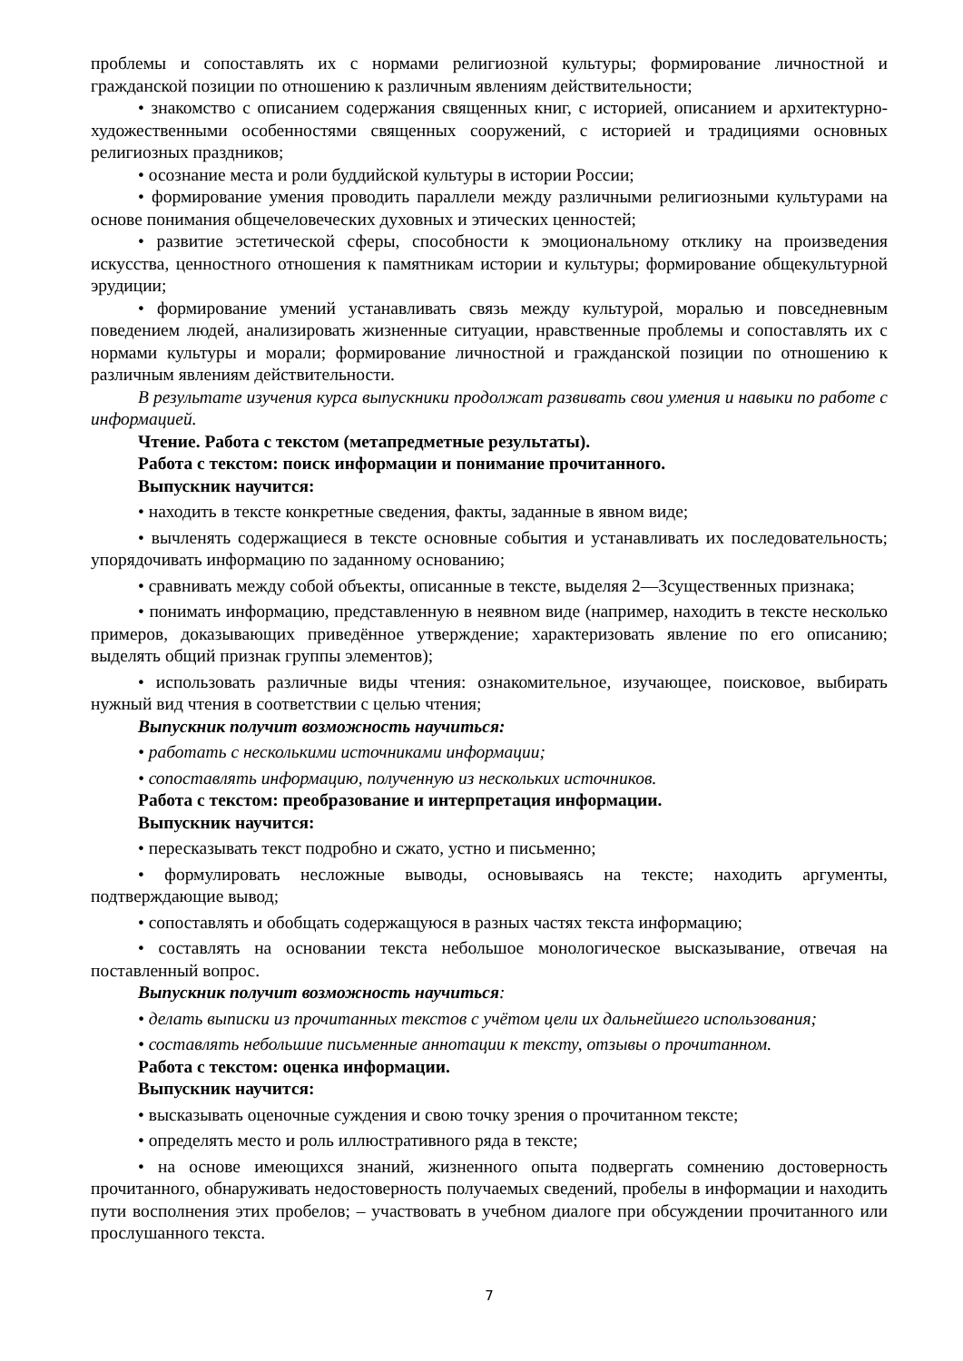проблемы и сопоставлять их с нормами религиозной культуры; формирование личностной и гражданской позиции по отношению к различным явлениям действительности;
• знакомство с описанием содержания священных книг, с историей, описанием и архитектурно-художественными особенностями священных сооружений, с историей и традициями основных религиозных праздников;
• осознание места и роли буддийской культуры в истории России;
• формирование умения проводить параллели между различными религиозными культурами на основе понимания общечеловеческих духовных и этических ценностей;
• развитие эстетической сферы, способности к эмоциональному отклику на произведения искусства, ценностного отношения к памятникам истории и культуры; формирование общекультурной эрудиции;
• формирование умений устанавливать связь между культурой, моралью и повседневным поведением людей, анализировать жизненные ситуации, нравственные проблемы и сопоставлять их с нормами культуры и морали; формирование личностной и гражданской позиции по отношению к различным явлениям действительности.
В результате изучения курса выпускники продолжат развивать свои умения и навыки по работе с информацией.
Чтение. Работа с текстом (метапредметные результаты).
Работа с текстом: поиск информации и понимание прочитанного.
Выпускник научится:
• находить в тексте конкретные сведения, факты, заданные в явном виде;
• вычленять содержащиеся в тексте основные события и устанавливать их последовательность; упорядочивать информацию по заданному основанию;
• сравнивать между собой объекты, описанные в тексте, выделяя 2—3существенных признака;
• понимать информацию, представленную в неявном виде (например, находить в тексте несколько примеров, доказывающих приведённое утверждение; характеризовать явление по его описанию; выделять общий признак группы элементов);
• использовать различные виды чтения: ознакомительное, изучающее, поисковое, выбирать нужный вид чтения в соответствии с целью чтения;
Выпускник получит возможность научиться:
• работать с несколькими источниками информации;
• сопоставлять информацию, полученную из нескольких источников.
Работа с текстом: преобразование и интерпретация информации.
Выпускник научится:
• пересказывать текст подробно и сжато, устно и письменно;
• формулировать несложные выводы, основываясь на тексте; находить аргументы, подтверждающие вывод;
• сопоставлять и обобщать содержащуюся в разных частях текста информацию;
• составлять на основании текста небольшое монологическое высказывание, отвечая на поставленный вопрос.
Выпускник получит возможность научиться:
• делать выписки из прочитанных текстов с учётом цели их дальнейшего использования;
• составлять небольшие письменные аннотации к тексту, отзывы о прочитанном.
Работа с текстом: оценка информации.
Выпускник научится:
• высказывать оценочные суждения и свою точку зрения о прочитанном тексте;
• определять место и роль иллюстративного ряда в тексте;
• на основе имеющихся знаний, жизненного опыта подвергать сомнению достоверность прочитанного, обнаруживать недостоверность получаемых сведений, пробелы в информации и находить пути восполнения этих пробелов; – участвовать в учебном диалоге при обсуждении прочитанного или прослушанного текста.
7